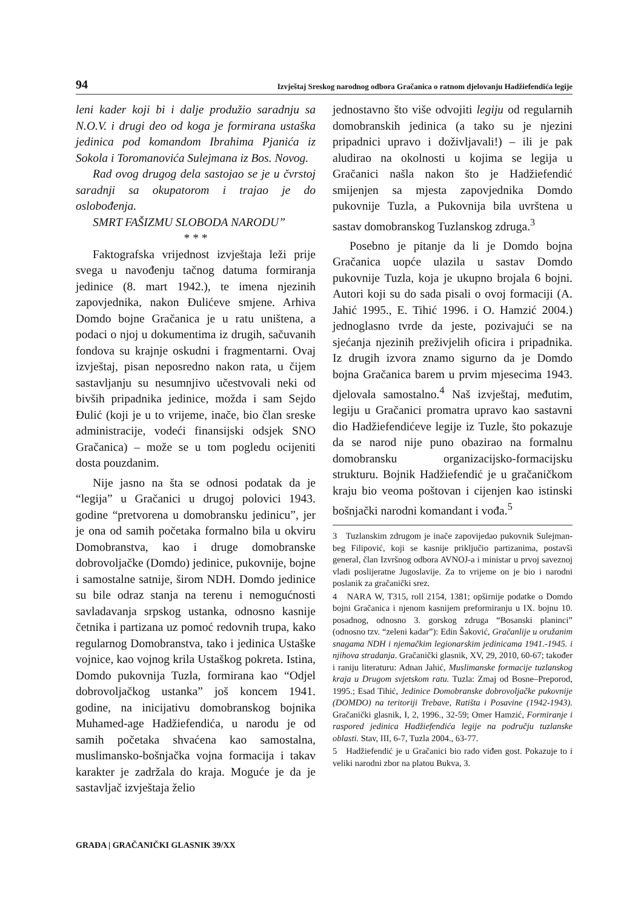94 Izvještaj Sreskog narodnog odbora Gračanica o ratnom djelovanju Hadžiefendića legije
leni kader koji bi i dalje produžio saradnju sa N.O.V. i drugi deo od koga je formirana ustaška jedinica pod komandom Ibrahima Pjanića iz Sokola i Toromanovića Sulejmana iz Bos. Novog.
Rad ovog drugog dela sastojao se je u čvrstoj saradnji sa okupatorom i trajao je do oslobođenja.
SMRT FAŠIZMU SLOBODA NARODU”
* * *
Faktografska vrijednost izvještaja leži prije svega u navođenju tačnog datuma formiranja jedinice (8. mart 1942.), te imena njezinih zapovjednika, nakon Đulićeve smjene. Arhiva Domdo bojne Gračanica je u ratu uništena, a podaci o njoj u dokumentima iz drugih, sačuvanih fondova su krajnje oskudni i fragmentarni. Ovaj izvještaj, pisan neposredno nakon rata, u čijem sastavljanju su nesumnjivo učestvovali neki od bivših pripadnika jedinice, možda i sam Sejdo Đulić (koji je u to vrijeme, inače, bio član sreske administracije, vodeći finansijski odsjek SNO Gračanica) – može se u tom pogledu ocijeniti dosta pouzdanim.
Nije jasno na šta se odnosi podatak da je “legija” u Gračanici u drugoj polovici 1943. godine “pretvorena u domobransku jedinicu”, jer je ona od samih početaka formalno bila u okviru Domobranstva, kao i druge domobranske dobrovoljačke (Domdo) jedinice, pukovnije, bojne i samostalne satnije, širom NDH. Domdo jedinice su bile odraz stanja na terenu i nemogućnosti savladavanja srpskog ustanka, odnosno kasnije četnika i partizana uz pomoć redovnih trupa, kako regularnog Domobranstva, tako i jedinica Ustaške vojnice, kao vojnog krila Ustaškog pokreta. Istina, Domdo pukovnija Tuzla, formirana kao “Odjel dobrovoljačkog ustanka” još koncem 1941. godine, na inicijativu domobranskog bojnika Muhamed-age Hadžiefendića, u narodu je od samih početaka shvaćena kao samostalna, muslimansko-bošnjačka vojna formacija i takav karakter je zadržala do kraja. Moguće je da je sastavljač izvještaja želio
jednostavno što više odvojiti legiju od regularnih domobranskih jedinica (a tako su je njezini pripadnici upravo i doživljavali!) – ili je pak aludirao na okolnosti u kojima se legija u Gračanici našla nakon što je Hadžiefendić smijenjen sa mjesta zapovjednika Domdo pukovnije Tuzla, a Pukovnija bila uvrštena u sastav domobranskog Tuzlanskog zdruga.<sup>3</sup>
Posebno je pitanje da li je Domdo bojna Gračanica uopće ulazila u sastav Domdo pukovnije Tuzla, koja je ukupno brojala 6 bojni. Autori koji su do sada pisali o ovoj formaciji (A. Jahić 1995., E. Tihić 1996. i O. Hamzić 2004.) jednoglasno tvrde da jeste, pozivajući se na sjećanja njezinih preživjelih oficira i pripadnika. Iz drugih izvora znamo sigurno da je Domdo bojna Gračanica barem u prvim mjesecima 1943. djelovala samostalno.<sup>4</sup> Naš izvještaj, međutim, legiju u Gračanici promatra upravo kao sastavni dio Hadžiefendićeve legije iz Tuzle, što pokazuje da se narod nije puno obazirao na formalnu domobransku organizacijsko-formacijsku strukturu. Bojnik Hadžiefendić je u gračaničkom kraju bio veoma poštovan i cijenjen kao istinski bošnjački narodni komandant i vođa.<sup>5</sup>
3 Tuzlanskim zdrugom je inače zapovijedao pukovnik Sulejman-beg Filipović, koji se kasnije priključio partizanima, postavši general, član Izvršnog odbora AVNOJ-a i ministar u prvoj saveznoj vladi poslijeratne Jugoslavije. Za to vrijeme on je bio i narodni poslanik za gračanički srez.
4 NARA W, T315, roll 2154, 1381; opširnije podatke o Domdo bojni Gračanica i njenom kasnijem preformiranju u IX. bojnu 10. posadnog, odnosno 3. gorskog zdruga “Bosanski planinci” (odnosno tzv. “zeleni kadar”): Edin Šaković, Gračanlije u oružanim snagama NDH i njemačkim legionarskim jedinicama 1941.-1945. i njihova stradanja. Gračanički glasnik, XV, 29, 2010, 60-67; također i raniju literaturu: Adnan Jahić, Muslimanske formacije tuzlanskog kraja u Drugom svjetskom ratu. Tuzla: Zmaj od Bosne–Preporod, 1995.; Esad Tihić, Jedinice Domobranske dobrovoljačke pukovnije (DOMDO) na teritoriji Trebave, Ratišta i Posavine (1942-1943). Gračanički glasnik, I, 2, 1996., 32-59; Omer Hamzić, Formiranje i raspored jedinica Hadžiefendića legije na području tuzlanske oblasti. Stav, III, 6-7, Tuzla 2004., 63-77.
5 Hadžiefendić je u Gračanici bio rado viđen gost. Pokazuje to i veliki narodni zbor na platou Bukva, 3.
GRAĐA | GRAČANIČKI GLASNIK 39/XX